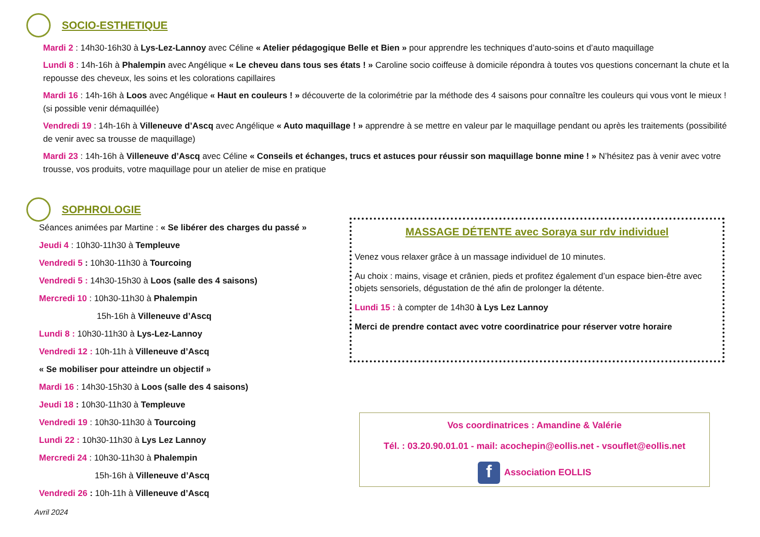SOCIO-ESTHETIQUE
Mardi 2 : 14h30-16h30 à Lys-Lez-Lannoy avec Céline « Atelier pédagogique Belle et Bien » pour apprendre les techniques d’auto-soins et d’auto maquillage
Lundi 8 : 14h-16h à Phalempin avec Angélique « Le cheveu dans tous ses états ! » Caroline socio coiffeuse à domicile répondra à toutes vos questions concernant la chute et la repousse des cheveux, les soins et les colorations capillaires
Mardi 16 : 14h-16h à Loos avec Angélique « Haut en couleurs ! » découverte de la colorimétrie par la méthode des 4 saisons pour connaître les couleurs qui vous vont le mieux ! (si possible venir démaquillée)
Vendredi 19 : 14h-16h à Villeneuve d’Ascq avec Angélique « Auto maquillage ! » apprendre à se mettre en valeur par le maquillage pendant ou après les traitements (possibilité de venir avec sa trousse de maquillage)
Mardi 23 : 14h-16h à Villeneuve d’Ascq avec Céline « Conseils et échanges, trucs et astuces pour réussir son maquillage bonne mine ! » N’hésitez pas à venir avec votre trousse, vos produits, votre maquillage pour un atelier de mise en pratique
SOPHROLOGIE
Séances animées par Martine : « Se libérer des charges du passé »
Jeudi 4 : 10h30-11h30 à Templeuve
Vendredi 5 : 10h30-11h30 à Tourcoing
Vendredi 5 : 14h30-15h30 à Loos (salle des 4 saisons)
Mercredi 10 : 10h30-11h30 à Phalempin
15h-16h à Villeneuve d’Ascq
Lundi 8 : 10h30-11h30 à Lys-Lez-Lannoy
Vendredi 12 : 10h-11h à Villeneuve d’Ascq
« Se mobiliser pour atteindre un objectif »
Mardi 16 : 14h30-15h30 à Loos (salle des 4 saisons)
Jeudi 18 : 10h30-11h30 à Templeuve
Vendredi 19 : 10h30-11h30 à Tourcoing
Lundi 22 : 10h30-11h30 à Lys Lez Lannoy
Mercredi 24 : 10h30-11h30 à Phalempin
15h-16h à Villeneuve d’Ascq
Vendredi 26 : 10h-11h à Villeneuve d’Ascq
MASSAGE DÉTENTE avec Soraya sur rdv individuel
Venez vous relaxer grâce à un massage individuel de 10 minutes.
Au choix : mains, visage et crânien, pieds et profitez également d’un espace bien-être avec objets sensoriels, dégustation de thé afin de prolonger la détente.
Lundi 15 : à compter de 14h30 à Lys Lez Lannoy
Merci de prendre contact avec votre coordinatrice pour réserver votre horaire
Vos coordinatrices : Amandine & Valérie
Tél. : 03.20.90.01.01 - mail: acochepin@eollis.net - vsouflet@eollis.net
f Association EOLLIS
Avril 2024